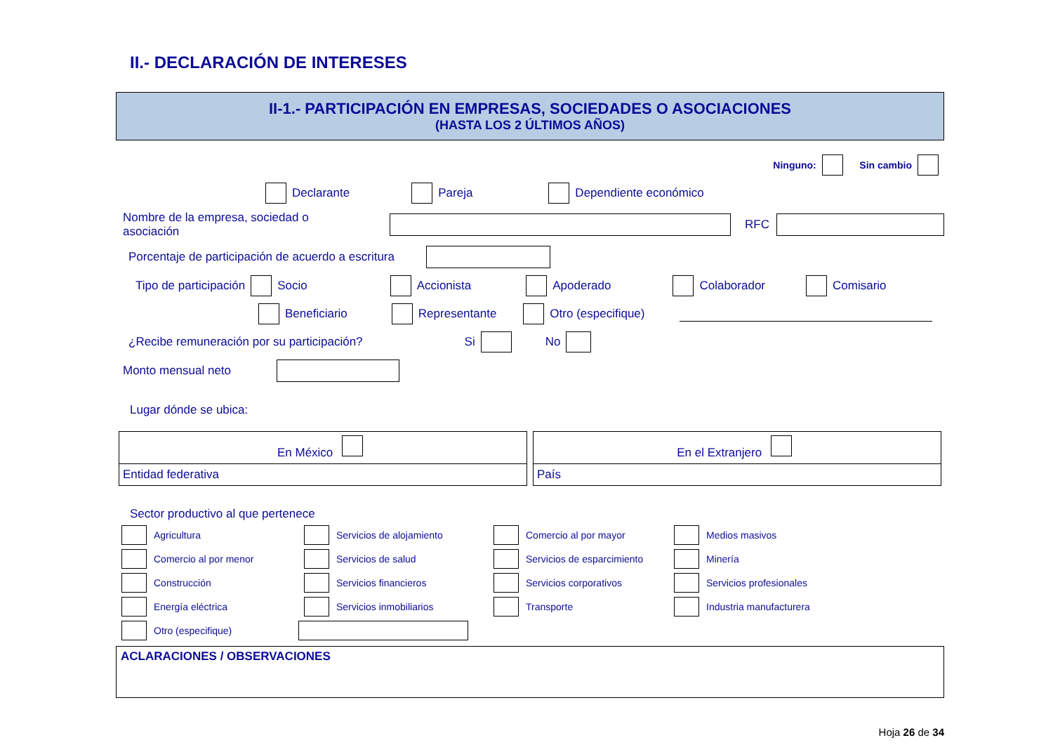II.- DECLARACIÓN DE INTERESES
II-1.- PARTICIPACIÓN EN EMPRESAS, SOCIEDADES O ASOCIACIONES
(HASTA LOS 2 ÚLTIMOS AÑOS)
Ninguno: Sin cambio
Declarante Pareja Dependiente económico
Nombre de la empresa, sociedad o asociación RFC
Porcentaje de participación de acuerdo a escritura
Tipo de participación Socio Accionista Apoderado Colaborador Comisario
Beneficiario Representante Otro (especifique)
¿Recibe remuneración por su participación? Si No
Monto mensual neto
Lugar dónde se ubica:
En México
Entidad federativa
En el Extranjero
País
Sector productivo al que pertenece
Agricultura
Servicios de alojamiento
Comercio al por mayor
Medios masivos
Comercio al por menor
Servicios de salud
Servicios de esparcimiento
Minería
Construcción
Servicios financieros
Servicios corporativos
Servicios profesionales
Energía eléctrica
Servicios inmobiliarios
Transporte
Industria manufacturera
Otro (especifique)
ACLARACIONES / OBSERVACIONES
Hoja 26 de 34